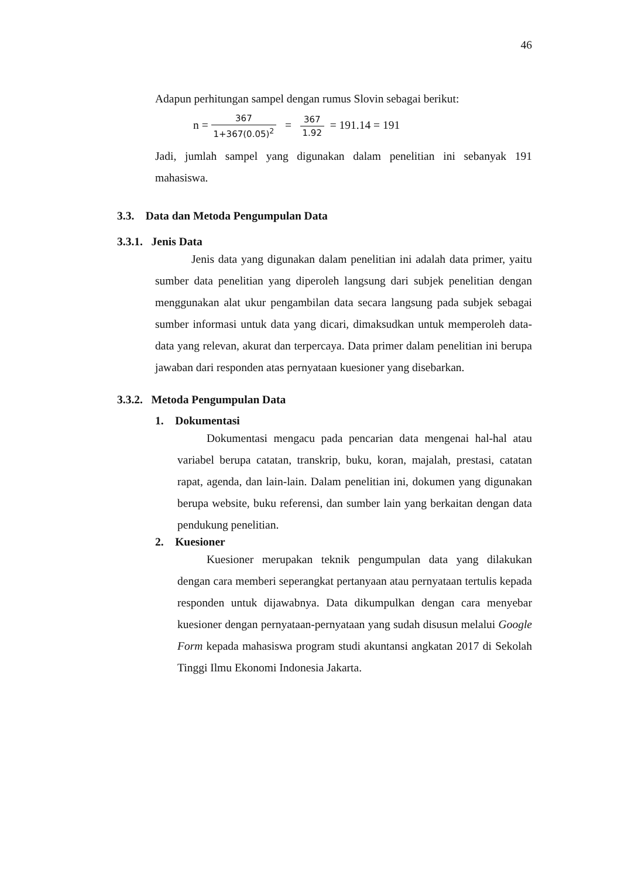46
Adapun perhitungan sampel dengan rumus Slovin sebagai berikut:
n = 367 1+367(0.05)<sup>2</sup> = 367 1.92 = 191.14 = 191
Jadi, jumlah sampel yang digunakan dalam penelitian ini sebanyak 191 mahasiswa.
3.3. Data dan Metoda Pengumpulan Data
3.3.1. Jenis Data
Jenis data yang digunakan dalam penelitian ini adalah data primer, yaitu sumber data penelitian yang diperoleh langsung dari subjek penelitian dengan menggunakan alat ukur pengambilan data secara langsung pada subjek sebagai sumber informasi untuk data yang dicari, dimaksudkan untuk memperoleh data-data yang relevan, akurat dan terpercaya. Data primer dalam penelitian ini berupa jawaban dari responden atas pernyataan kuesioner yang disebarkan.
3.3.2. Metoda Pengumpulan Data
1. Dokumentasi
Dokumentasi mengacu pada pencarian data mengenai hal-hal atau variabel berupa catatan, transkrip, buku, koran, majalah, prestasi, catatan rapat, agenda, dan lain-lain. Dalam penelitian ini, dokumen yang digunakan berupa website, buku referensi, dan sumber lain yang berkaitan dengan data pendukung penelitian.
2. Kuesioner
Kuesioner merupakan teknik pengumpulan data yang dilakukan dengan cara memberi seperangkat pertanyaan atau pernyataan tertulis kepada responden untuk dijawabnya. Data dikumpulkan dengan cara menyebar kuesioner dengan pernyataan-pernyataan yang sudah disusun melalui Google Form kepada mahasiswa program studi akuntansi angkatan 2017 di Sekolah Tinggi Ilmu Ekonomi Indonesia Jakarta.